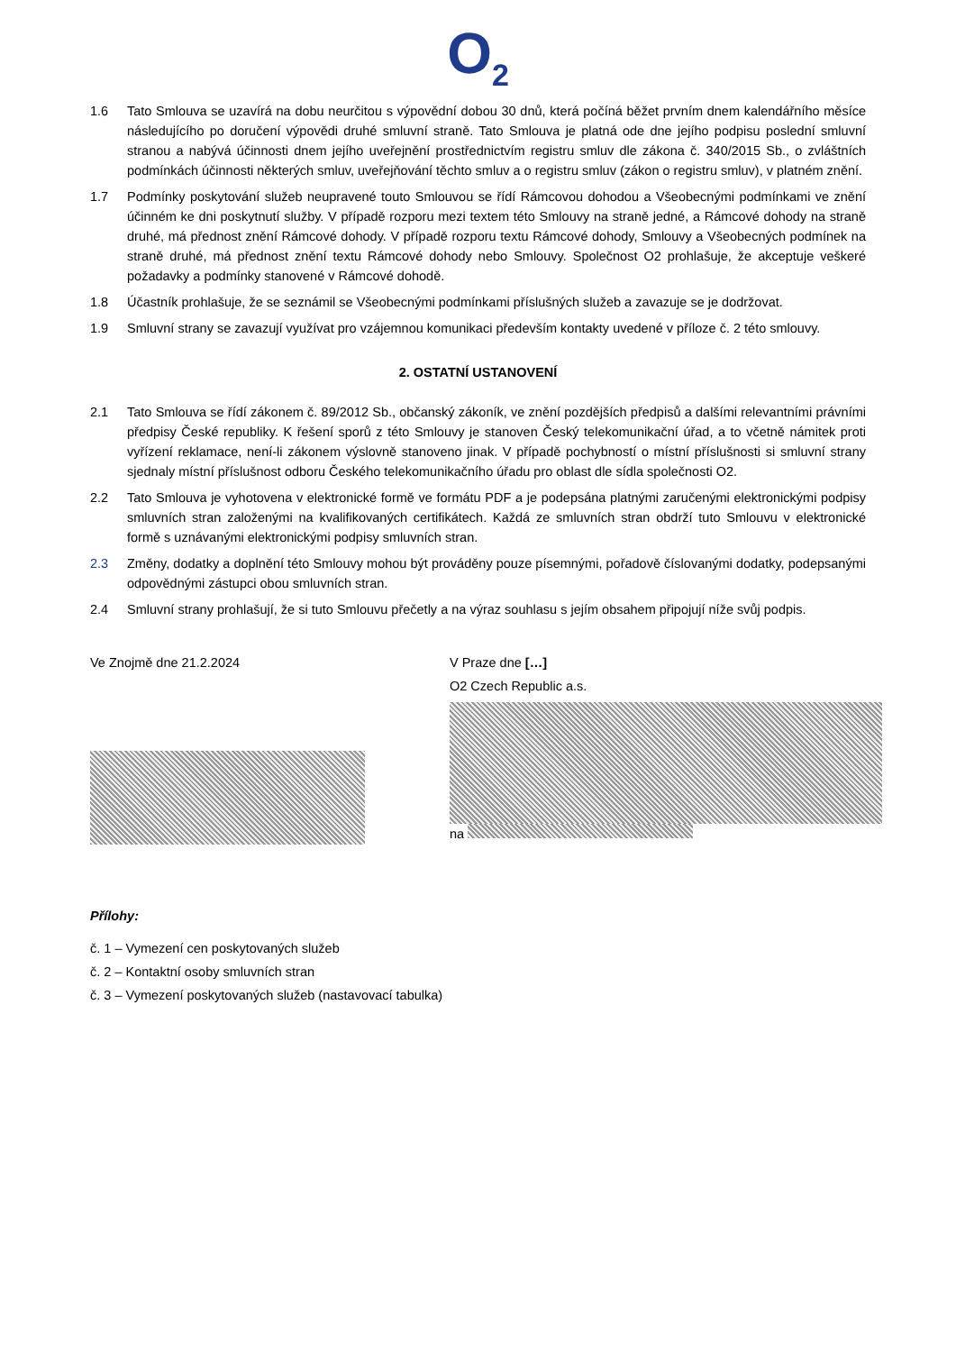O<sub>2</sub>
1.6 Tato Smlouva se uzavírá na dobu neurčitou s výpovědní dobou 30 dnů, která počíná běžet prvním dnem kalendářního měsíce následujícího po doručení výpovědi druhé smluvní straně. Tato Smlouva je platná ode dne jejího podpisu poslední smluvní stranou a nabývá účinnosti dnem jejího uveřejnění prostřednictvím registru smluv dle zákona č. 340/2015 Sb., o zvláštních podmínkách účinnosti některých smluv, uveřejňování těchto smluv a o registru smluv (zákon o registru smluv), v platném znění.
1.7 Podmínky poskytování služeb neupravené touto Smlouvou se řídí Rámcovou dohodou a Všeobecnými podmínkami ve znění účinném ke dni poskytnutí služby. V případě rozporu mezi textem této Smlouvy na straně jedné, a Rámcové dohody na straně druhé, má přednost znění Rámcové dohody. V případě rozporu textu Rámcové dohody, Smlouvy a Všeobecných podmínek na straně druhé, má přednost znění textu Rámcové dohody nebo Smlouvy. Společnost O2 prohlašuje, že akceptuje veškeré požadavky a podmínky stanovené v Rámcové dohodě.
1.8 Účastník prohlašuje, že se seznámil se Všeobecnými podmínkami příslušných služeb a zavazuje se je dodržovat.
1.9 Smluvní strany se zavazují využívat pro vzájemnou komunikaci především kontakty uvedené v příloze č. 2 této smlouvy.
2. OSTATNÍ USTANOVENÍ
2.1 Tato Smlouva se řídí zákonem č. 89/2012 Sb., občanský zákoník, ve znění pozdějších předpisů a dalšími relevantními právními předpisy České republiky. K řešení sporů z této Smlouvy je stanoven Český telekomunikační úřad, a to včetně námitek proti vyřízení reklamace, není-li zákonem výslovně stanoveno jinak. V případě pochybností o místní příslušnosti si smluvní strany sjednaly místní příslušnost odboru Českého telekomunikačního úřadu pro oblast dle sídla společnosti O2.
2.2 Tato Smlouva je vyhotovena v elektronické formě ve formátu PDF a je podepsána platnými zaručenými elektronickými podpisy smluvních stran založenými na kvalifikovaných certifikátech. Každá ze smluvních stran obdrží tuto Smlouvu v elektronické formě s uznávanými elektronickými podpisy smluvních stran.
2.3 Změny, dodatky a doplnění této Smlouvy mohou být prováděny pouze písemnými, pořadově číslovanými dodatky, podepsanými odpovědnými zástupci obou smluvních stran.
2.4 Smluvní strany prohlašují, že si tuto Smlouvu přečetly a na výraz souhlasu s jejím obsahem připojují níže svůj podpis.
Ve Znojmě dne 21.2.2024 V Praze dne […]
O2 Czech Republic a.s.
na
Přílohy:
č. 1 – Vymezení cen poskytovaných služeb
č. 2 – Kontaktní osoby smluvních stran
č. 3 – Vymezení poskytovaných služeb (nastavovací tabulka)